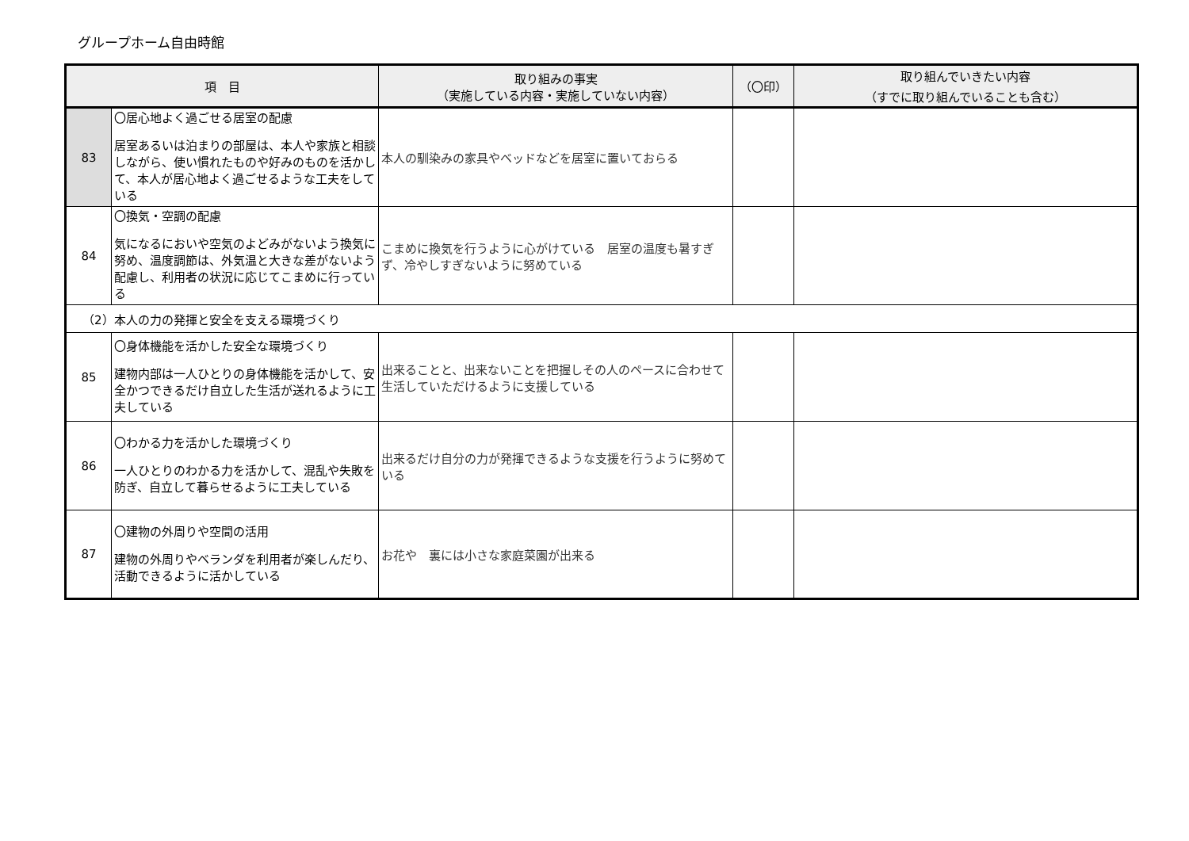グループホーム自由時館
| 項 目 | | 取り組みの事実 （実施している内容・実施していない内容） | （〇印） | 取り組んでいきたい内容 （すでに取り組んでいることも含む） |
| --- | --- | --- | --- | --- |
| 83 | 〇居心地よく過ごせる居室の配慮 居室あるいは泊まりの部屋は、本人や家族と相談しながら、使い慣れたものや好みのものを活かして、本人が居心地よく過ごせるような工夫をしている | 本人の馴染みの家具やベッドなどを居室に置いておらる | | |
| 84 | 〇換気・空調の配慮 気になるにおいや空気のよどみがないよう換気に努め、温度調節は、外気温と大きな差がないよう配慮し、利用者の状況に応じてこまめに行っている | こまめに換気を行うように心がけている 居室の温度も暑すぎず、冷やしすぎないように努めている | | |
| （2）本人の力の発揮と安全を支える環境づくり | | | | |
| 85 | 〇身体機能を活かした安全な環境づくり 建物内部は一人ひとりの身体機能を活かして、安全かつできるだけ自立した生活が送れるように工夫している | 出来ることと、出来ないことを把握しその人のペースに合わせて生活していただけるように支援している | | |
| 86 | 〇わかる力を活かした環境づくり 一人ひとりのわかる力を活かして、混乱や失敗を防ぎ、自立して暮らせるように工夫している | 出来るだけ自分の力が発揮できるような支援を行うように努めている | | |
| 87 | 〇建物の外周りや空間の活用 建物の外周りやベランダを利用者が楽しんだり、活動できるように活かしている | お花や 裏には小さな家庭菜園が出来る | | |